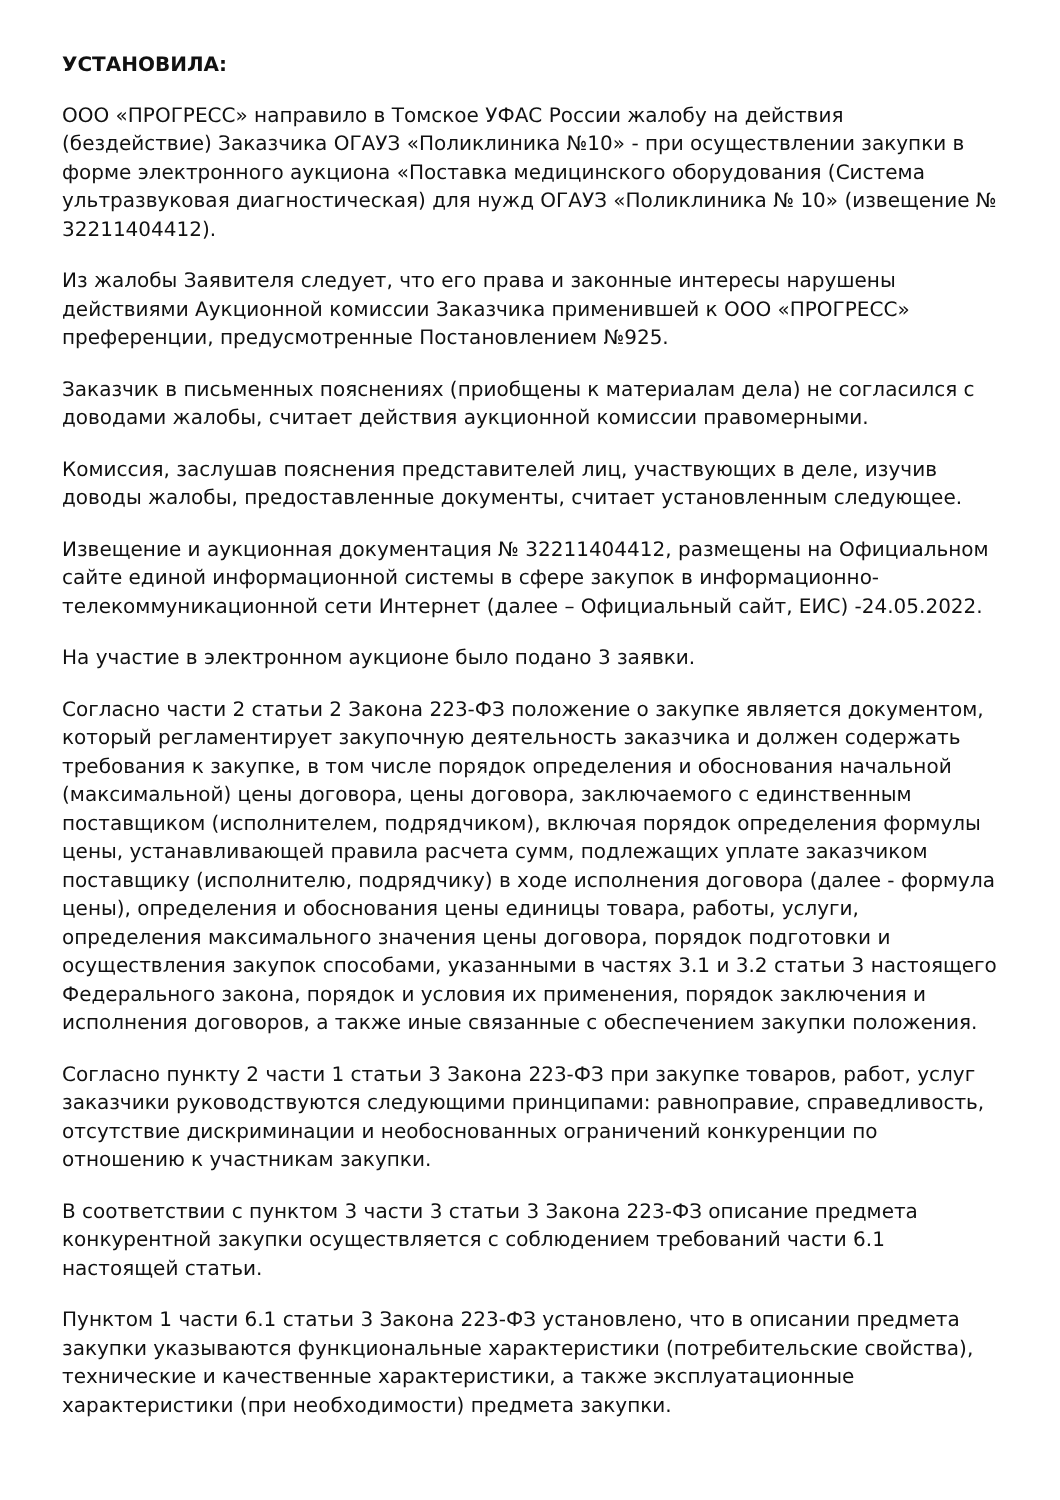УСТАНОВИЛА:
ООО «ПРОГРЕСС» направило в Томское УФАС России жалобу на действия (бездействие) Заказчика ОГАУЗ «Поликлиника №10» - при осуществлении закупки в форме электронного аукциона «Поставка медицинского оборудования (Система ультразвуковая диагностическая) для нужд ОГАУЗ «Поликлиника № 10» (извещение № 32211404412).
Из жалобы Заявителя следует, что его права и законные интересы нарушены действиями Аукционной комиссии Заказчика применившей к ООО «ПРОГРЕСС» преференции, предусмотренные Постановлением №925.
Заказчик в письменных пояснениях (приобщены к материалам дела) не согласился с доводами жалобы, считает действия аукционной комиссии правомерными.
Комиссия, заслушав пояснения представителей лиц, участвующих в деле, изучив доводы жалобы, предоставленные документы, считает установленным следующее.
Извещение и аукционная документация № 32211404412, размещены на Официальном сайте единой информационной системы в сфере закупок в информационно-телекоммуникационной сети Интернет (далее – Официальный сайт, ЕИС) -24.05.2022.
На участие в электронном аукционе было подано 3 заявки.
Согласно части 2 статьи 2 Закона 223-ФЗ положение о закупке является документом, который регламентирует закупочную деятельность заказчика и должен содержать требования к закупке, в том числе порядок определения и обоснования начальной (максимальной) цены договора, цены договора, заключаемого с единственным поставщиком (исполнителем, подрядчиком), включая порядок определения формулы цены, устанавливающей правила расчета сумм, подлежащих уплате заказчиком поставщику (исполнителю, подрядчику) в ходе исполнения договора (далее - формула цены), определения и обоснования цены единицы товара, работы, услуги, определения максимального значения цены договора, порядок подготовки и осуществления закупок способами, указанными в частях 3.1 и 3.2 статьи 3 настоящего Федерального закона, порядок и условия их применения, порядок заключения и исполнения договоров, а также иные связанные с обеспечением закупки положения.
Согласно пункту 2 части 1 статьи 3 Закона 223-ФЗ при закупке товаров, работ, услуг заказчики руководствуются следующими принципами: равноправие, справедливость, отсутствие дискриминации и необоснованных ограничений конкуренции по отношению к участникам закупки.
В соответствии с пунктом 3 части 3 статьи 3 Закона 223-ФЗ описание предмета конкурентной закупки осуществляется с соблюдением требований части 6.1 настоящей статьи.
Пунктом 1 части 6.1 статьи 3 Закона 223-ФЗ установлено, что в описании предмета закупки указываются функциональные характеристики (потребительские свойства), технические и качественные характеристики, а также эксплуатационные характеристики (при необходимости) предмета закупки.